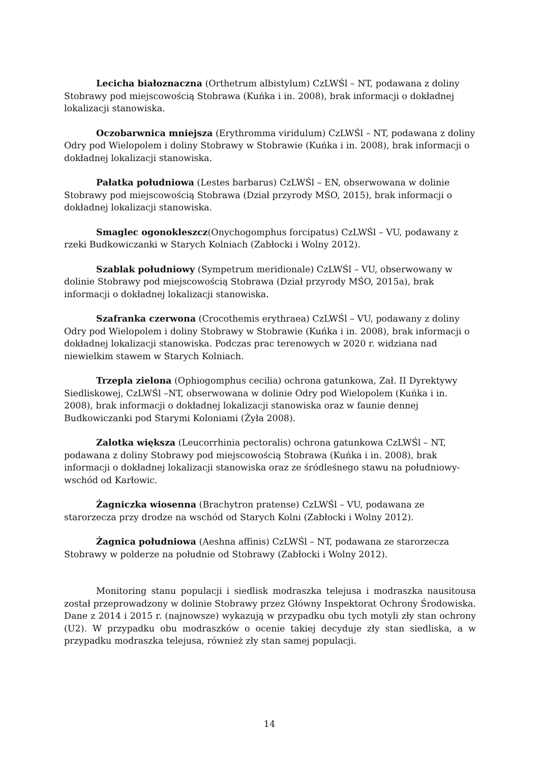Lecicha białoznaczna (Orthetrum albistylum) CzLWŚl – NT, podawana z doliny Stobrawy pod miejscowością Stobrawa (Kuńka i in. 2008), brak informacji o dokładnej lokalizacji stanowiska.
Oczobarwnica mniejsza (Erythromma viridulum) CzLWŚl – NT, podawana z doliny Odry pod Wielopolem i doliny Stobrawy w Stobrawie (Kuńka i in. 2008), brak informacji o dokładnej lokalizacji stanowiska.
Pałatka południowa (Lestes barbarus) CzLWŚl – EN, obserwowana w dolinie Stobrawy pod miejscowością Stobrawa (Dział przyrody MŚO, 2015), brak informacji o dokładnej lokalizacji stanowiska.
Smaglec ogonokleszcz(Onychogomphus forcipatus) CzLWŚl – VU, podawany z rzeki Budkowiczanki w Starych Kolniach (Zabłocki i Wolny 2012).
Szablak południowy (Sympetrum meridionale) CzLWŚl – VU, obserwowany w dolinie Stobrawy pod miejscowością Stobrawa (Dział przyrody MŚO, 2015a), brak informacji o dokładnej lokalizacji stanowiska.
Szafranka czerwona (Crocothemis erythraea) CzLWŚl – VU, podawany z doliny Odry pod Wielopolem i doliny Stobrawy w Stobrawie (Kuńka i in. 2008), brak informacji o dokładnej lokalizacji stanowiska. Podczas prac terenowych w 2020 r. widziana nad niewielkim stawem w Starych Kolniach.
Trzepla zielona (Ophiogomphus cecilia) ochrona gatunkowa, Zał. II Dyrektywy Siedliskowej, CzLWŚl –NT, obserwowana w dolinie Odry pod Wielopolem (Kuńka i in. 2008), brak informacji o dokładnej lokalizacji stanowiska oraz w faunie dennej Budkowiczanki pod Starymi Koloniami (Żyła 2008).
Zalotka większa (Leucorrhinia pectoralis) ochrona gatunkowa CzLWŚl – NT, podawana z doliny Stobrawy pod miejscowością Stobrawa (Kuńka i in. 2008), brak informacji o dokładnej lokalizacji stanowiska oraz ze śródleśnego stawu na południowy-wschód od Karłowic.
Żagniczka wiosenna (Brachytron pratense) CzLWŚl – VU, podawana ze starorzecza przy drodze na wschód od Starych Kolni (Zabłocki i Wolny 2012).
Żagnica południowa (Aeshna affinis) CzLWŚl – NT, podawana ze starorzecza Stobrawy w polderze na południe od Stobrawy (Zabłocki i Wolny 2012).
Monitoring stanu populacji i siedlisk modraszka telejusa i modraszka nausitousa został przeprowadzony w dolinie Stobrawy przez Główny Inspektorat Ochrony Środowiska. Dane z 2014 i 2015 r. (najnowsze) wykazują w przypadku obu tych motyli zły stan ochrony (U2). W przypadku obu modraszków o ocenie takiej decyduje zły stan siedliska, a w przypadku modraszka telejusa, również zły stan samej populacji.
14